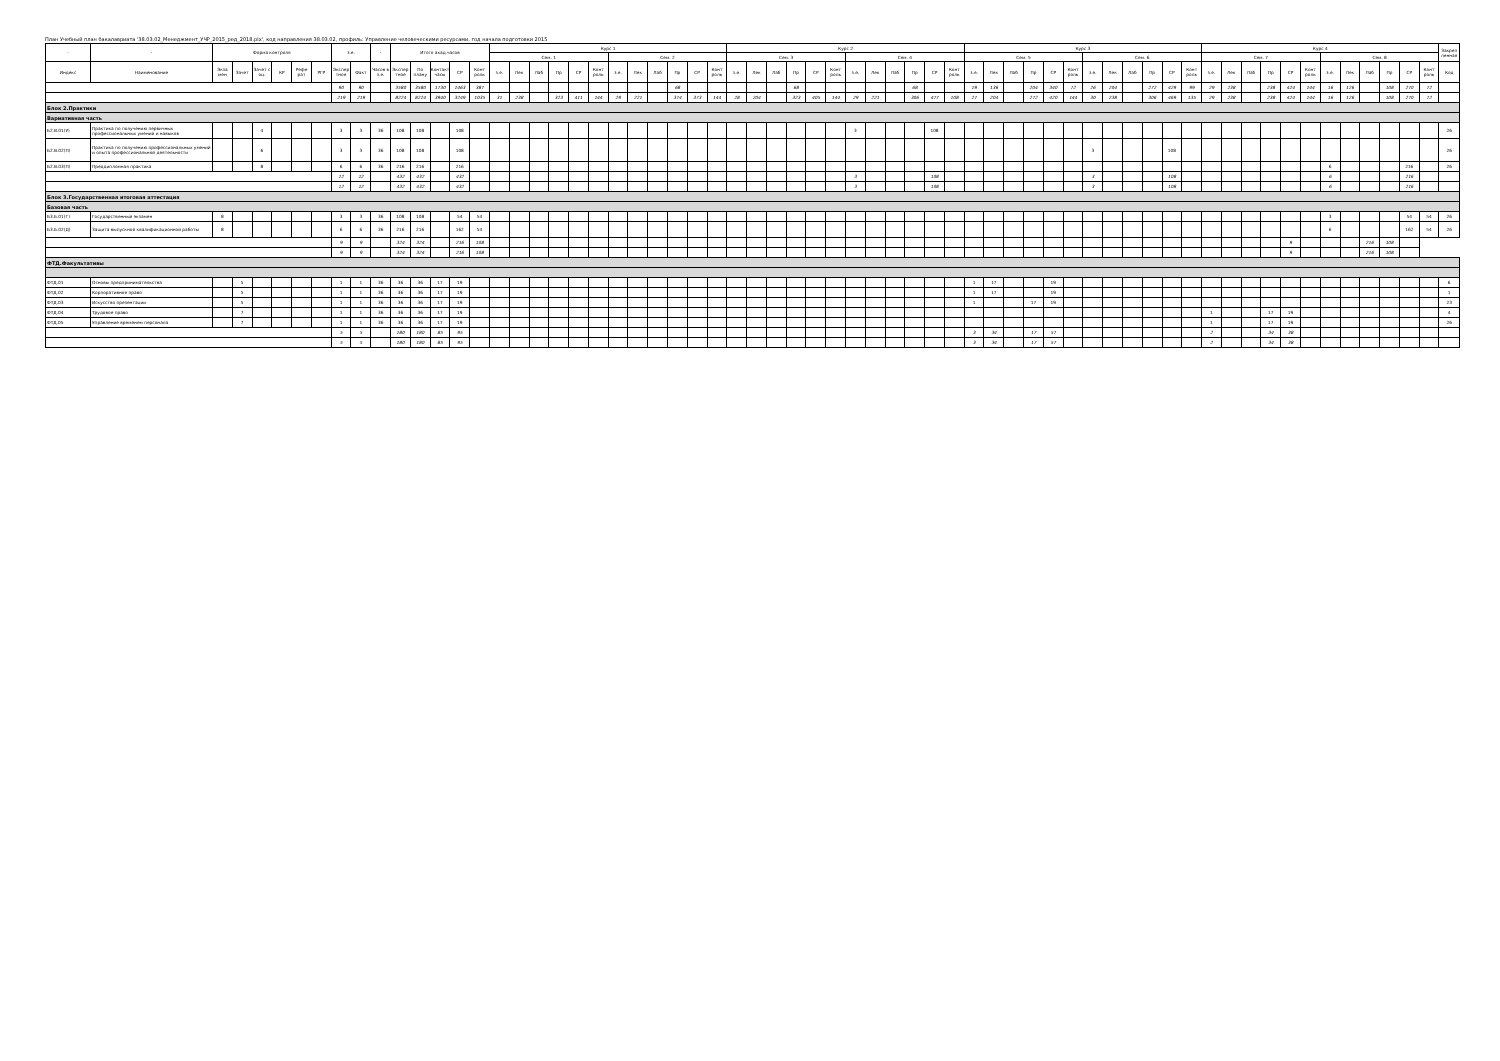План Учебный план бакалавриата '38.03.02_Менеджмент_УЧР_2015_ред_2018.plx', код направления 38.03.02, профиль: Управление человеческими ресурсами, год начала подготовки 2015
| - | - | Форма контроля | | | | | | з.е. | | - | Итого акад.часов | | | | | Курс 1 | | | | | | | | | | | | Курс 2 | | | | | | | | | | | | Курс 3 | | | | | | | | | | | | Курс 4 | | | | | | | | | | | | Закреп ленная |
| --- | --- | --- | --- | --- | --- | --- | --- | --- | --- | --- | --- | --- | --- | --- | --- | --- | --- | --- | --- | --- | --- | --- | --- | --- | --- | --- | --- | --- | --- | --- | --- | --- | --- | --- | --- | --- | --- | --- | --- | --- | --- | --- | --- | --- | --- | --- | --- | --- | --- | --- | --- | --- | --- | --- | --- | --- | --- | --- | --- | --- | --- | --- | --- | --- |
| | | | | | | | | | | | | | | | | Сем. 1 | | | | | | Сем. 2 | | | | | | Сем. 3 | | | | | | Сем. 4 | | | | | | Сем. 5 | | | | | | Сем. 6 | | | | | | Сем. 7 | | | | | | Сем. 8 | | | | | | |
| Индекс | Наименование | Экза мен | Зачет | Зачет с оц. | КР | Рефе рат | РГР | Экспер тное | Факт | Часов в з.е. | Экспер тное | По плану | Контакт часы | СР | Конт роль | з.е. | Лек | Лаб | Пр | СР | Конт роль | з.е. | Лек | Лаб | Пр | СР | Конт роль | з.е. | Лек | Лаб | Пр | СР | Конт роль | з.е. | Лек | Лаб | Пр | СР | Конт роль | з.е. | Лек | Лаб | Пр | СР | Конт роль | з.е. | Лек | Лаб | Пр | СР | Конт роль | з.е. | Лек | Лаб | Пр | СР | Конт роль | з.е. | Лек | Лаб | Пр | СР | Конт роль | Код |
| | | | | | | | | 90 | 90 | | 3580 | 3580 | 1730 | 1463 | 387 | | | | | | | | | | 68 | | | | | | 68 | | | | | | 68 | | | 19 | 136 | | 204 | 340 | 72 | 26 | 204 | | 272 | 429 | 99 | 29 | 238 | | 238 | 424 | 144 | 16 | 126 | | 108 | 270 | 72 | |
| | | | | | | | | 219 | 219 | | 8224 | 8224 | 3940 | 3249 | 1035 | 31 | 238 | | 323 | 411 | 144 | 29 | 221 | | 374 | 373 | 144 | 28 | 204 | | 323 | 405 | 144 | 29 | 221 | | 306 | 477 | 108 | 27 | 204 | | 272 | 420 | 144 | 30 | 238 | | 306 | 469 | 135 | 29 | 238 | | 238 | 424 | 144 | 16 | 126 | | 108 | 270 | 72 | |
| Блок 2.Практики | | | | | | | | | | | | | | | | | | | | | | | | | | | | | | | | | | | | | | | | | | | | | | | | | | | | | | | | | | | | | | | | |
| Вариативная часть | | | | | | | | | | | | | | | | | | | | | | | | | | | | | | | | | | | | | | | | | | | | | | | | | | | | | | | | | | | | | | | | |
| Б2.В.01(У) | Практика по получению первичных профессиональных умений и навыков | | | 4 | | | | 3 | 3 | 36 | 108 | 108 | | 108 | | | | | | | | | | | | | | | | | | | | 3 | | | | 108 | | | | | | | | | | | | | | | | | | | | | | | | | | 26 |
| Б2.В.02(П) | Практика по получению профессиональных умений и опыта профессиональной деятельности | | | 6 | | | | 3 | 3 | 36 | 108 | 108 | | 108 | | | | | | | | | | | | | | | | | | | | | | | | | | | | | | | | 3 | | | | 108 | | | | | | | | | | | | | | 26 |
| Б2.В.03(П) | Преддипломная практика | | | 8 | | | | 6 | 6 | 36 | 216 | 216 | | 216 | | | | | | | | | | | | | | | | | | | | | | | | | | | | | | | | | | | | | | | | | | | | 6 | | | | 216 | | 26 |
| | | | | | | | | 12 | 12 | | 432 | 432 | | 432 | | | | | | | | | | | | | | | | | | | | 3 | | | | 108 | | | | | | | | 3 | | | | 108 | | | | | | | | 6 | | | | 216 | | |
| | | | | | | | | 12 | 12 | | 432 | 432 | | 432 | | | | | | | | | | | | | | | | | | | | 3 | | | | 108 | | | | | | | | 3 | | | | 108 | | | | | | | | 6 | | | | 216 | | |
| Блок 3.Государственная итоговая аттестация | | | | | | | | | | | | | | | | | | | | | | | | | | | | | | | | | | | | | | | | | | | | | | | | | | | | | | | | | | | | | | | | |
| Базовая часть | | | | | | | | | | | | | | | | | | | | | | | | | | | | | | | | | | | | | | | | | | | | | | | | | | | | | | | | | | | | | | | | |
| Б3.Б.01(Г) | Государственный экзамен | 8 | | | | | | 3 | 3 | 36 | 108 | 108 | | 54 | 54 | | | | | | | | | | | | | | | | | | | | | | | | | | | | | | | | | | | | | | | | | | | 3 | | | | 54 | 54 | 26 |
| Б3.Б.02(Д) | Защита выпускной квалификационной работы | 8 | | | | | | 6 | 6 | 36 | 216 | 216 | | 162 | 54 | | | | | | | | | | | | | | | | | | | | | | | | | | | | | | | | | | | | | | | | | | | 6 | | | | 162 | 54 | 26 |
| | | | | | | | | 9 | 9 | | 324 | 324 | | 216 | 108 | | | | | | | | | | | | | | | | | | | | | | | | | | | | | | | | | | | | | | | | | 9 | | | | 216 | 108 | | | |
| | | | | | | | | 9 | 9 | | 324 | 324 | | 216 | 108 | | | | | | | | | | | | | | | | | | | | | | | | | | | | | | | | | | | | | | | | | 9 | | | | 216 | 108 | | | |
| ФТД.Факультативы | | | | | | | | | | | | | | | | | | | | | | | | | | | | | | | | | | | | | | | | | | | | | | | | | | | | | | | | | | | | | | | | |
| ФТД.01 | Основы предпринимательства | | 5 | | | | | 1 | 1 | 36 | 36 | 36 | 17 | 19 | | | | | | | | | | | | | | | | | | | | | | | | | | 1 | 17 | | | 19 | | | | | | | | | | | | | | | | | | | | 6 |
| ФТД.02 | Корпоративное право | | 5 | | | | | 1 | 1 | 36 | 36 | 36 | 17 | 19 | | | | | | | | | | | | | | | | | | | | | | | | | | 1 | 17 | | | 19 | | | | | | | | | | | | | | | | | | | | 1 |
| ФТД.03 | Искусство презентации | | 5 | | | | | 1 | 1 | 36 | 36 | 36 | 17 | 19 | | | | | | | | | | | | | | | | | | | | | | | | | | 1 | | | 17 | 19 | | | | | | | | | | | | | | | | | | | | 23 |
| ФТД.04 | Трудовое право | | 7 | | | | | 1 | 1 | 36 | 36 | 36 | 17 | 19 | | | | | | | | | | | | | | | | | | | | | | | | | | | | | | | | | | | | | | 1 | | | 17 | 19 | | | | | | | | 4 |
| ФТД.05 | Управление временем персонала | | 7 | | | | | 1 | 1 | 36 | 36 | 36 | 17 | 19 | | | | | | | | | | | | | | | | | | | | | | | | | | | | | | | | | | | | | | 1 | | | 17 | 19 | | | | | | | | 26 |
| | | | | | | | | 5 | 5 | | 180 | 180 | 85 | 95 | | | | | | | | | | | | | | | | | | | | | | | | | | 3 | 34 | | 17 | 57 | | | | | | | | 2 | | | 34 | 38 | | | | | | | | |
| | | | | | | | | 5 | 5 | | 180 | 180 | 85 | 95 | | | | | | | | | | | | | | | | | | | | | | | | | | 3 | 34 | | 17 | 57 | | | | | | | | 2 | | | 34 | 38 | | | | | | | | |